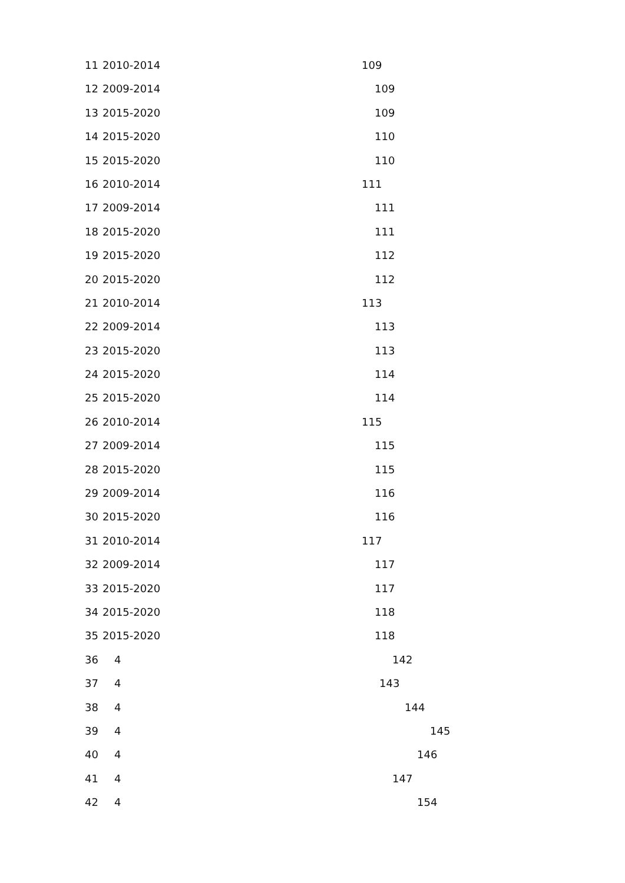11 2010-2014 109
12 2009-2014 109
13 2015-2020 109
14 2015-2020 110
15 2015-2020 110
16 2010-2014 111
17 2009-2014 111
18 2015-2020 111
19 2015-2020 112
20 2015-2020 112
21 2010-2014 113
22 2009-2014 113
23 2015-2020 113
24 2015-2020 114
25 2015-2020 114
26 2010-2014 115
27 2009-2014 115
28 2015-2020 115
29 2009-2014 116
30 2015-2020 116
31 2010-2014 117
32 2009-2014 117
33 2015-2020 117
34 2015-2020 118
35 2015-2020 118
36 4 142
37 4 143
38 4 144
39 4 145
40 4 146
41 4 147
42 4 154